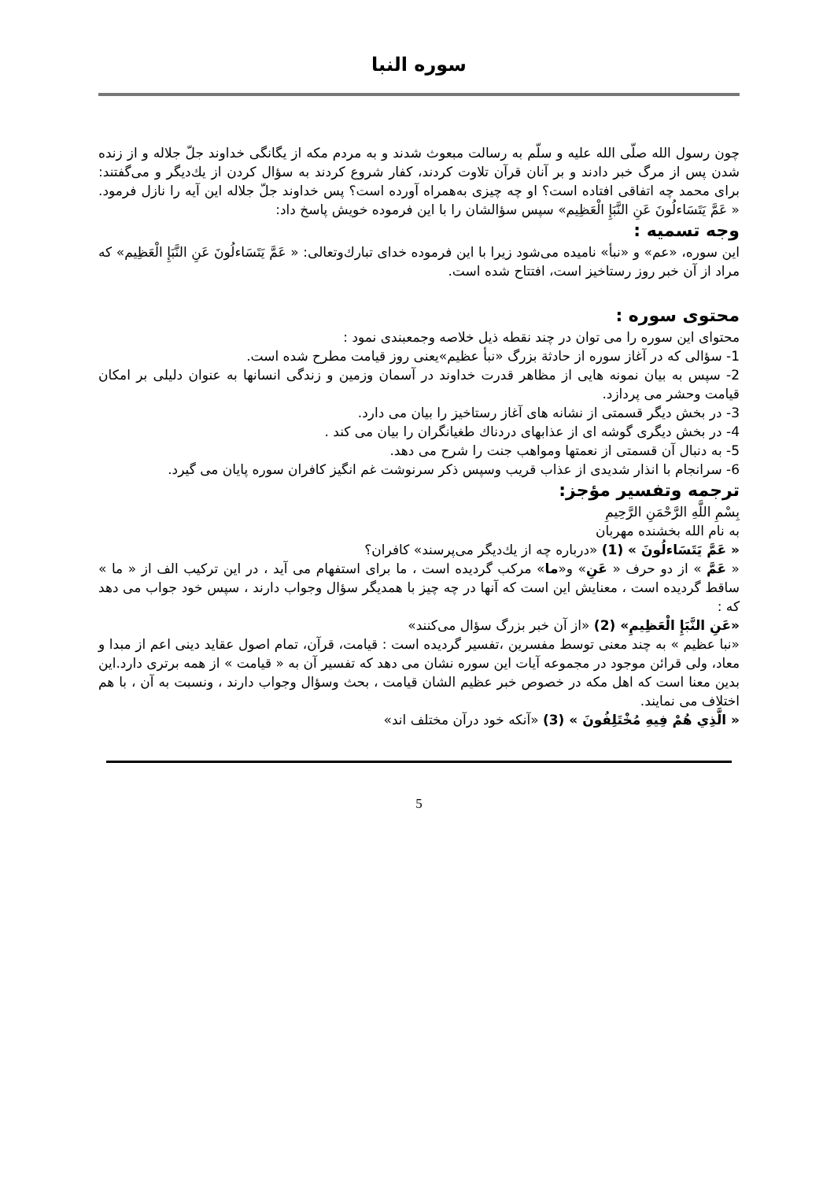سوره النبا
چون رسول الله صلّی الله علیه و سلّم به رسالت مبعوث شدند و به مردم مکه از یگانگی خداوند جلّ جلاله و از زنده شدن پس از مرگ خبر دادند و بر آنان قرآن تلاوت کردند، کفار شروع کردند به سؤال کردن از یك‌دیگر و می‌گفتند: برای محمد چه اتفاقی افتاده است؟ او چه چیزی به‌همراه آورده است؟ پس خداوند جلّ جلاله این آیه را نازل فرمود. « عَمَّ يَتَسَاءلُونَ عَنِ النَّبَإِ الْعَظِيم» سپس سؤالشان را با این فرموده خویش پاسخ داد:
وجه تسمیه :
این سوره، «عم» و «نبأ» نامیده می‌شود زیرا با این فرموده خدای تبارك‌وتعالی: « عَمَّ يَتَسَاءلُونَ عَنِ النَّبَإِ الْعَظِيم» که مراد از آن خبر روز رستاخیز است، افتتاح شده است.
محتوی سوره :
محتوای این سوره را می توان در چند نقطه ذیل خلاصه وجمعبندی نمود :
1- سؤالی که در آغاز سوره از حادثة بزرگ «نبأ عظیم»یعنی روز قیامت مطرح شده است.
2- سپس به بیان نمونه هایی از مظاهر قدرت خداوند در آسمان وزمین و زندگی انسانها به عنوان دلیلی بر امکان قیامت وحشر می پردازد.
3- در بخش دیگر قسمتی از نشانه های آغاز رستاخیز را بیان می دارد.
4- در بخش دیگری گوشه ای از عذابهای دردناك طغیانگران را بیان می کند .
5- به دنبال آن قسمتی از نعمتها ومواهب جنت را شرح می دهد.
6- سرانجام با انذار شدیدی از عذاب قریب وسپس ذکر سرنوشت غم انگیز کافران سوره پایان می گیرد.
ترجمه وتفسیر مؤجز:
بِسْمِ اللَّهِ الرَّحْمَنِ الرَّحِيمِ
به نام الله بخشنده مهربان
« عَمَّ يَتَسَاءلُونَ » (1) «درباره چه از یك‌دیگر می‌پرسند» کافران؟
« عَمَّ » از دو حرف « عَنِ» و«ما» مرکب گردیده است ، ما برای استفهام می آید ، در این ترکیب الف از « ما » ساقط گردیده است ، معنایش این است که آنها در چه چیز با همدیگر سؤال وجواب دارند ، سپس خود جواب می دهد که :
«عَنِ النَّبَإِ الْعَظِيمِ» (2) «از آن خبر بزرگ سؤال می‌کنند»
«نبا عظیم » به چند معنی توسط مفسرین ،تفسیر گردیده است : قیامت، قرآن، تمام اصول عقاید دینی اعم از مبدا و معاد، ولی قرائن موجود در مجموعه آیات این سوره نشان می دهد که تفسیر آن به « قیامت » از همه برتری دارد.این بدین معنا است که اهل مکه در خصوص خبر عظیم الشان قیامت ، بحث وسؤال وجواب دارند ، ونسبت به آن ، با هم اختلاف می نمایند.
« الَّذِي هُمْ فِيهِ مُخْتَلِفُونَ » (3) «آنکه خود درآن مختلف اند»
5